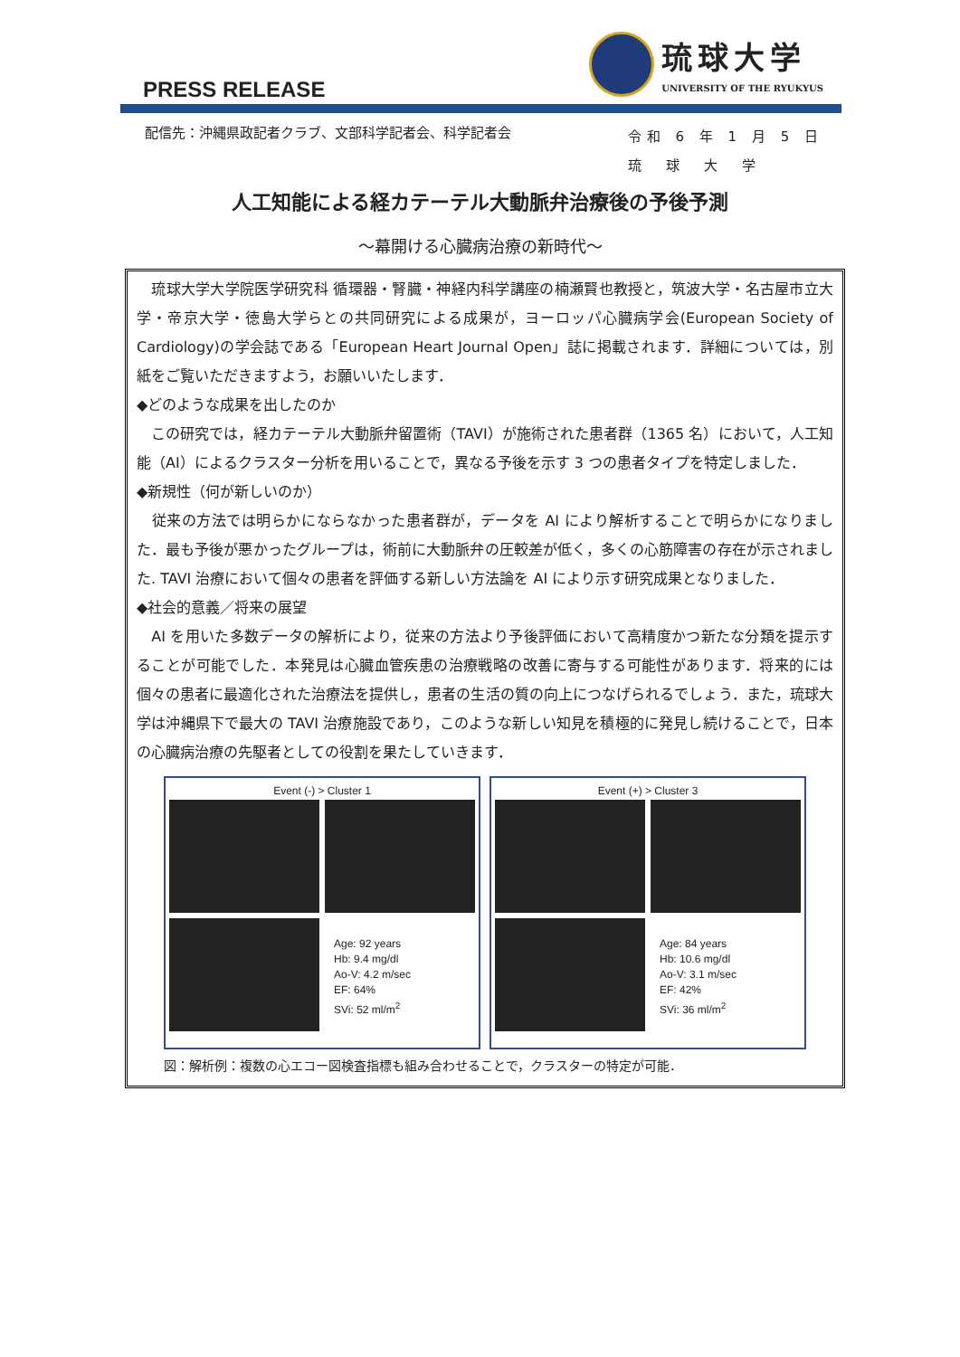PRESS RELEASE
琉球大学
UNIVERSITY OF THE RYUKYUS
配信先：沖縄県政記者クラブ、文部科学記者会、科学記者会
令和 6 年 1 月 5 日
琉　球　大　学
人工知能による経カテーテル大動脈弁治療後の予後予測
～幕開ける心臓病治療の新時代～
　琉球大学大学院医学研究科 循環器・腎臓・神経内科学講座の楠瀬賢也教授と，筑波大学・名古屋市立大学・帝京大学・徳島大学らとの共同研究による成果が，ヨーロッパ心臓病学会(European Society of Cardiology)の学会誌である「European Heart Journal Open」誌に掲載されます．詳細については，別紙をご覧いただきますよう，お願いいたします．
◆どのような成果を出したのか
　この研究では，経カテーテル大動脈弁留置術（TAVI）が施術された患者群（1365 名）において，人工知能（AI）によるクラスター分析を用いることで，異なる予後を示す 3 つの患者タイプを特定しました．
◆新規性（何が新しいのか）
　従来の方法では明らかにならなかった患者群が，データを AI により解析することで明らかになりました．最も予後が悪かったグループは，術前に大動脈弁の圧較差が低く，多くの心筋障害の存在が示されました. TAVI 治療において個々の患者を評価する新しい方法論を AI により示す研究成果となりました．
◆社会的意義／将来の展望
　AI を用いた多数データの解析により，従来の方法より予後評価において高精度かつ新たな分類を提示することが可能でした．本発見は心臓血管疾患の治療戦略の改善に寄与する可能性があります．将来的には個々の患者に最適化された治療法を提供し，患者の生活の質の向上につなげられるでしょう．また，琉球大学は沖縄県下で最大の TAVI 治療施設であり，このような新しい知見を積極的に発見し続けることで，日本の心臓病治療の先駆者としての役割を果たしていきます．
Event (-) > Cluster 1
Age: 92 years
Hb: 9.4 mg/dl
Ao-V: 4.2 m/sec
EF: 64%
SVi: 52 ml/m<sup>2</sup>
Event (+) > Cluster 3
Age: 84 years
Hb: 10.6 mg/dl
Ao-V: 3.1 m/sec
EF: 42%
SVi: 36 ml/m<sup>2</sup>
図：解析例：複数の心エコー図検査指標も組み合わせることで，クラスターの特定が可能．